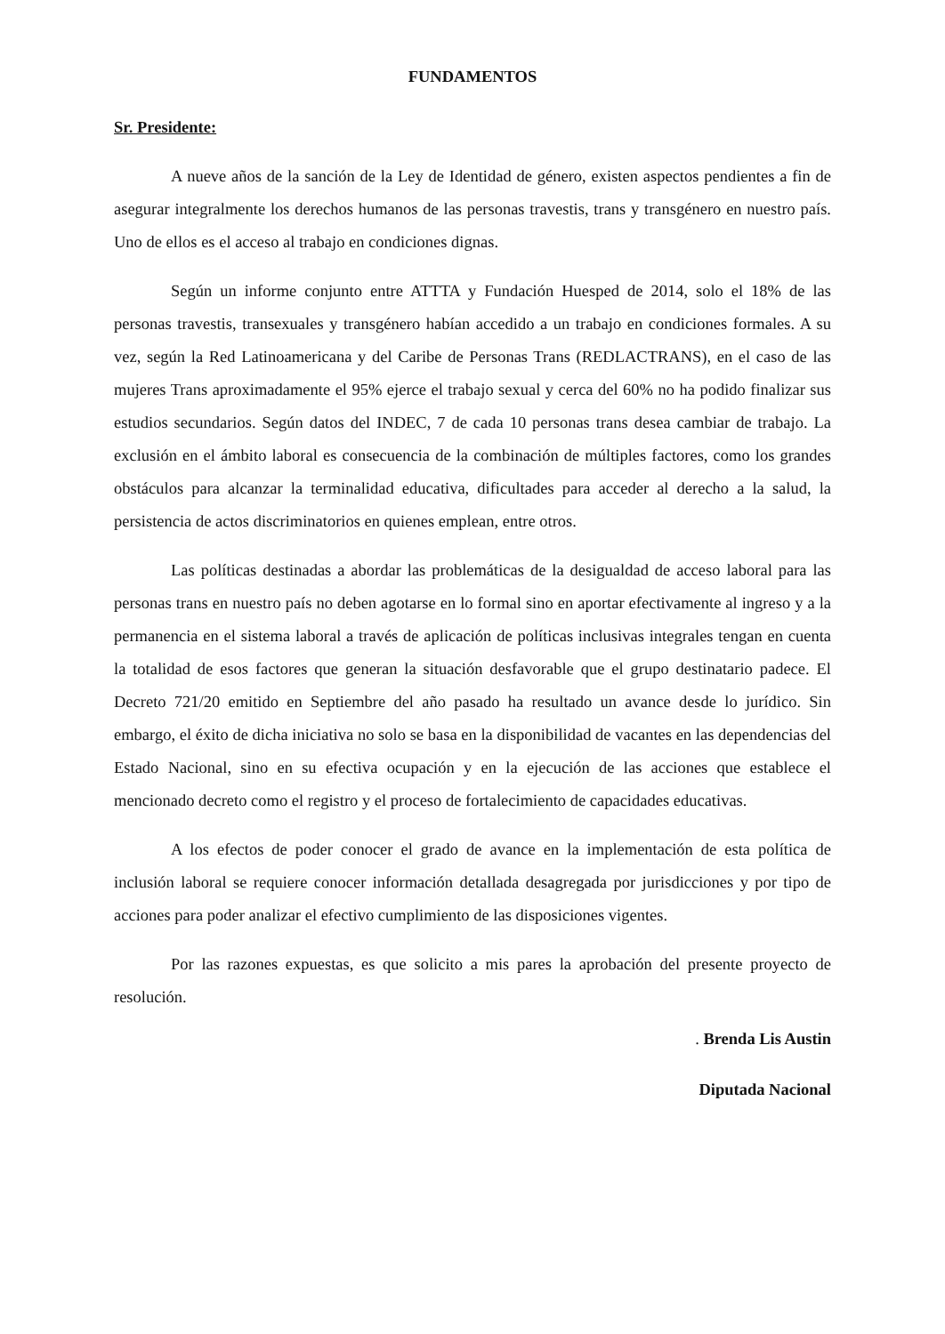FUNDAMENTOS
Sr. Presidente:
A nueve años de la sanción de la Ley de Identidad de género, existen aspectos pendientes a fin de asegurar integralmente los derechos humanos de las personas travestis, trans y transgénero en nuestro país. Uno de ellos es el acceso al trabajo en condiciones dignas.
Según un informe conjunto entre ATTTA y Fundación Huesped de 2014, solo el 18% de las personas travestis, transexuales y transgénero habían accedido a un trabajo en condiciones formales. A su vez, según la Red Latinoamericana y del Caribe de Personas Trans (REDLACTRANS), en el caso de las mujeres Trans aproximadamente el 95% ejerce el trabajo sexual y cerca del 60% no ha podido finalizar sus estudios secundarios. Según datos del INDEC, 7 de cada 10 personas trans desea cambiar de trabajo. La exclusión en el ámbito laboral es consecuencia de la combinación de múltiples factores, como los grandes obstáculos para alcanzar la terminalidad educativa, dificultades para acceder al derecho a la salud, la persistencia de actos discriminatorios en quienes emplean, entre otros.
Las políticas destinadas a abordar las problemáticas de la desigualdad de acceso laboral para las personas trans en nuestro país no deben agotarse en lo formal sino en aportar efectivamente al ingreso y a la permanencia en el sistema laboral a través de aplicación de políticas inclusivas integrales tengan en cuenta la totalidad de esos factores que generan la situación desfavorable que el grupo destinatario padece. El Decreto 721/20 emitido en Septiembre del año pasado ha resultado un avance desde lo jurídico. Sin embargo, el éxito de dicha iniciativa no solo se basa en la disponibilidad de vacantes en las dependencias del Estado Nacional, sino en su efectiva ocupación y en la ejecución de las acciones que establece el mencionado decreto como el registro y el proceso de fortalecimiento de capacidades educativas.
A los efectos de poder conocer el grado de avance en la implementación de esta política de inclusión laboral se requiere conocer información detallada desagregada por jurisdicciones y por tipo de acciones para poder analizar el efectivo cumplimiento de las disposiciones vigentes.
Por las razones expuestas, es que solicito a mis pares la aprobación del presente proyecto de resolución.
. Brenda Lis Austin
Diputada Nacional